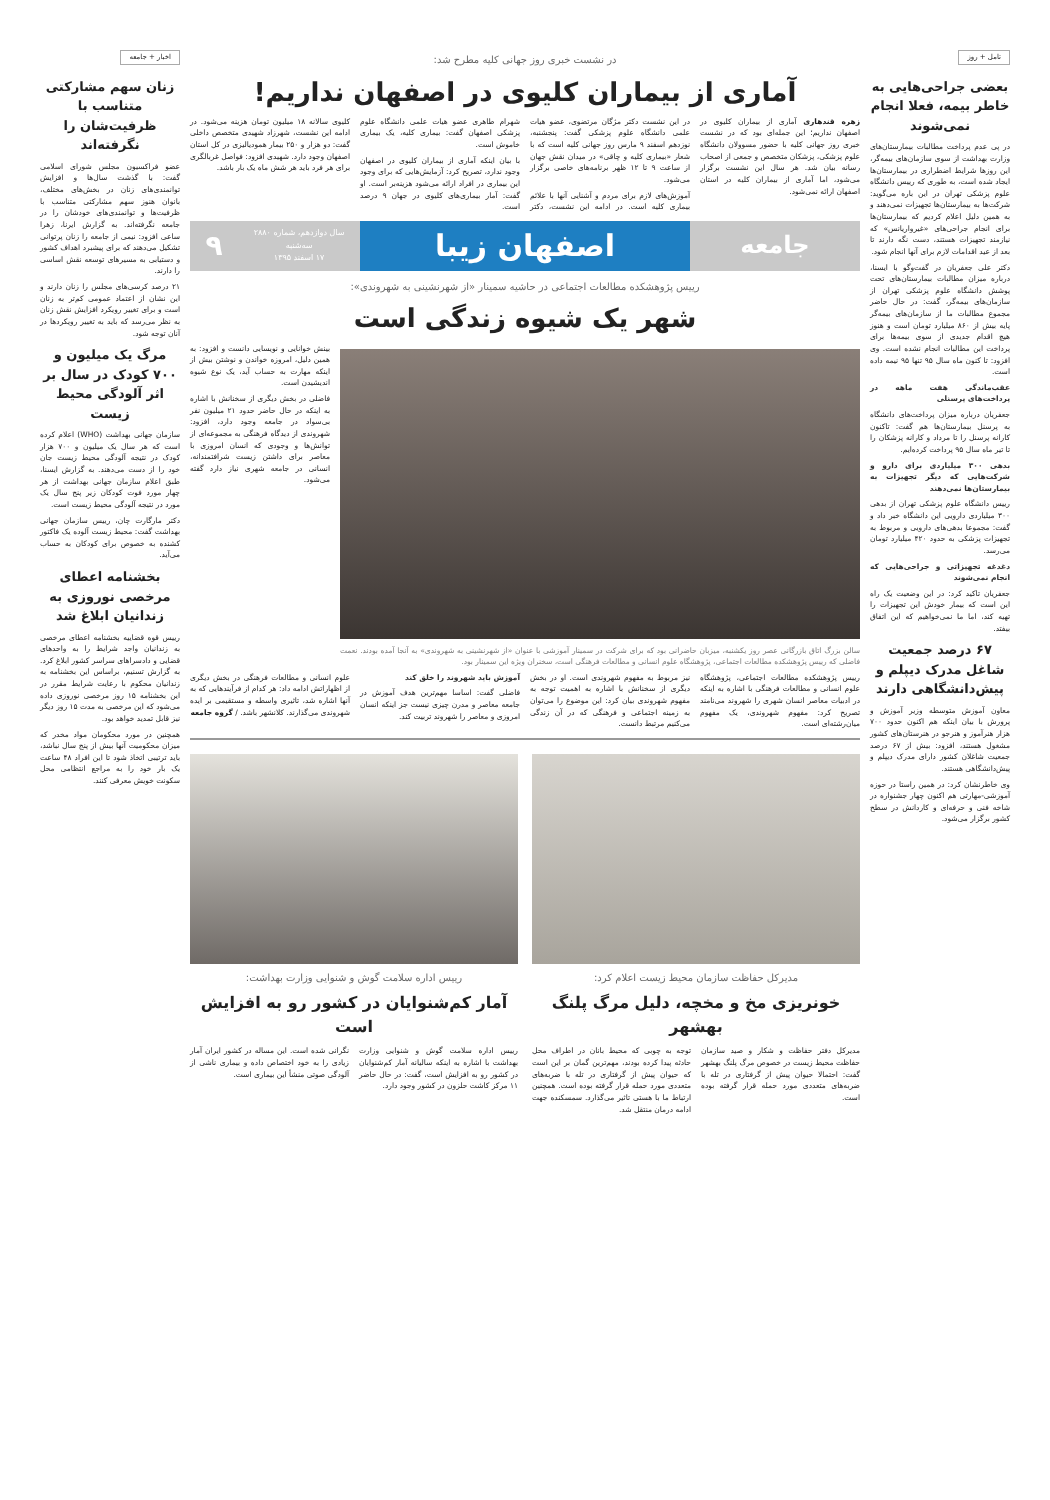تامل + روز
بعضی جراحی‌هایی به خاطر بیمه، فعلا انجام نمی‌شوند
در پی عدم پرداخت مطالبات بیمارستان‌های وزارت بهداشت از سوی سازمان‌های بیمه‌گر، این روزها شرایط اضطراری در بیمارستان‌ها ایجاد شده است، به طوری که رییس دانشگاه علوم پزشکی تهران در این باره می‌گوید: شرکت‌ها به بیمارستان‌ها تجهیزات نمی‌دهند و به همین دلیل اعلام کردیم که بیمارستان‌ها برای انجام جراحی‌های «غیرواریانس» که نیازمند تجهیزات هستند، دست نگه دارند تا بعد از عید اقدامات لازم برای آنها انجام شود.
دکتر علی جعفریان در گفت‌وگو با ایسنا، درباره میزان مطالبات بیمارستان‌های تحت پوشش دانشگاه علوم پزشکی تهران از سازمان‌های بیمه‌گر، گفت: در حال حاضر مجموع مطالبات ما از سازمان‌های بیمه‌گر پایه بیش از ۸۶۰ میلیارد تومان است و هنوز هیچ اقدام جدیدی از سوی بیمه‌ها برای پرداخت این مطالبات انجام نشده است. وی افزود: تا کنون ماه سال ۹۵ تنها ۹۵ نیمه داده است.
عقب‌ماندگی هفت ماهه در پرداخت‌های پرسنلی
جعفریان درباره میزان پرداخت‌های دانشگاه به پرسنل بیمارستان‌ها هم گفت: تاکنون کارانه پرسنل را تا مرداد و کارانه پزشکان را تا تیر ماه سال ۹۵ پرداخت کرده‌ایم.
بدهی ۳۰۰ میلیاردی برای دارو و شرکت‌هایی که دیگر تجهیزات به بیمارستان‌ها نمی‌دهند
رییس دانشگاه علوم پزشکی تهران از بدهی ۳۰۰ میلیاردی دارویی این دانشگاه خبر داد و گفت: مجموعا بدهی‌های دارویی و مربوط به تجهیزات پزشکی به حدود ۴۲۰ میلیارد تومان می‌رسد.
دغدغه تجهیزاتی و جراحی‌هایی که انجام نمی‌شوند
جعفریان تاکید کرد: در این وضعیت یک راه این است که بیمار خودش این تجهیزات را تهیه کند، اما ما نمی‌خواهیم که این اتفاق بیفتد.
۶۷ درصد جمعیت شاغل مدرک دیپلم و پیش‌دانشگاهی دارند
معاون آموزش متوسطه وزیر آموزش و پرورش با بیان اینکه هم اکنون حدود ۷۰۰ هزار هنرآموز و هنرجو در هنرستان‌های کشور مشغول هستند، افزود: بیش از ۶۷ درصد جمعیت شاغلان کشور دارای مدرک دیپلم و پیش‌دانشگاهی هستند.
وی خاطرنشان کرد: در همین راستا در حوزه آموزشی-مهارتی هم اکنون چهار جشنواره در شاخه فنی و حرفه‌ای و کاردانش در سطح کشور برگزار می‌شود.
در نشست خبری روز جهانی کلیه مطرح شد:
آماری از بیماران کلیوی در اصفهان نداریم!
زهره قندهاری آماری از بیماران کلیوی در اصفهان نداریم؛ این جمله‌ای بود که در نشست خبری روز جهانی کلیه با حضور مسوولان دانشگاه علوم پزشکی، پزشکان متخصص و جمعی از اصحاب رسانه بیان شد. هر سال این نشست برگزار می‌شود، اما آماری از بیماران کلیه در استان اصفهان ارائه نمی‌شود.
در این نشست دکتر مژگان مرتضوی، عضو هیات علمی دانشگاه علوم پزشکی گفت: پنجشنبه، نوزدهم اسفند ۹ مارس روز جهانی کلیه است که با شعار «بیماری کلیه و چاقی» در میدان نقش جهان از ساعت ۹ تا ۱۲ ظهر برنامه‌های خاصی برگزار می‌شود.
آموزش‌های لازم برای مردم و آشنایی آنها با علائم بیماری کلیه است. در ادامه این نشست، دکتر شهرام طاهری عضو هیات علمی دانشگاه علوم پزشکی اصفهان گفت: بیماری کلیه، یک بیماری خاموش است.
با بیان اینکه آماری از بیماران کلیوی در اصفهان وجود ندارد، تصریح کرد: آزمایش‌هایی که برای وجود این بیماری در افراد ارائه می‌شود هزینه‌بر است. او گفت: آمار بیماری‌های کلیوی در جهان ۹ درصد است.
کلیوی سالانه ۱۸ میلیون تومان هزینه می‌شود. در ادامه این نشست، شهرزاد شهیدی متخصص داخلی گفت: دو هزار و ۲۵۰ بیمار همودیالیزی در کل استان اصفهان وجود دارد. شهیدی افزود: فواصل غربالگری برای هر فرد باید هر شش ماه یک بار باشد.
جامعه
اصفهان زیبا
سال دوازدهم، شماره ۲۸۸۰
سه‌شنبه
۱۷ اسفند ۱۳۹۵ ۹
رییس پژوهشکده مطالعات اجتماعی در حاشیه سمینار «از شهرنشینی به شهروندی»:
شهر یک شیوه زندگی است
سالن بزرگ اتاق بازرگانی عصر روز یکشنبه، میزبان حاضرانی بود که برای شرکت در سمینار آموزشی با عنوان «از شهرنشینی به شهروندی» به آنجا آمده بودند. نعمت فاضلی که رییس پژوهشکده مطالعات اجتماعی، پژوهشگاه علوم انسانی و مطالعات فرهنگی است، سخنران ویژه این سمینار بود.
بینش خوانایی و نویسایی دانست و افزود: به همین دلیل، امروزه خواندن و نوشتن بیش از اینکه مهارت به حساب آید، یک نوع شیوه اندیشیدن است.
فاضلی در بخش دیگری از سخنانش با اشاره به اینکه در حال حاضر حدود ۲۱ میلیون نفر بی‌سواد در جامعه وجود دارد، افزود: شهروندی از دیدگاه فرهنگی به مجموعه‌ای از توانش‌ها و وجودی که انسان امروزی با معاصر برای داشتن زیست شرافتمندانه، انسانی در جامعه شهری نیاز دارد گفته می‌شود.
رییس پژوهشکده مطالعات اجتماعی، پژوهشگاه علوم انسانی و مطالعات فرهنگی با اشاره به اینکه در ادبیات معاصر انسان شهری را شهروند می‌نامند تصریح کرد: مفهوم شهروندی، یک مفهوم میان‌رشته‌ای است.
نیز مربوط به مفهوم شهروندی است. او در بخش دیگری از سخنانش با اشاره به اهمیت توجه به مفهوم شهروندی بیان کرد: این موضوع را می‌توان به زمینه اجتماعی و فرهنگی که در آن زندگی می‌کنیم مرتبط دانست.
آموزش باید شهروند را خلق کند
فاضلی گفت: اساسا مهم‌ترین هدف آموزش در جامعه معاصر و مدرن چیزی نیست جز اینکه انسان امروزی و معاصر را شهروند تربیت کند.
علوم انسانی و مطالعات فرهنگی در بخش دیگری از اظهاراتش ادامه داد: هر کدام از فرآیندهایی که به آنها اشاره شد، تاثیری واسطه و مستقیمی بر ایده شهروندی می‌گذارند. کلانشهر باشد. / گروه جامعه
مدیرکل حفاظت سازمان محیط زیست اعلام کرد:
خونریزی مخ و مخچه، دلیل مرگ پلنگ بهشهر
مدیرکل دفتر حفاظت و شکار و صید سازمان حفاظت محیط زیست در خصوص مرگ پلنگ بهشهر گفت: احتمالا حیوان پیش از گرفتاری در تله با ضربه‌های متعددی مورد حمله قرار گرفته بوده است.
توجه به چوبی که محیط بانان در اطراف محل حادثه پیدا کرده بودند، مهم‌ترین گمان بر این است که حیوان پیش از گرفتاری در تله با ضربه‌های متعددی مورد حمله قرار گرفته بوده است. همچنین ارتباط ما با هستی تاثیر می‌گذارد. سمسکنده جهت ادامه درمان منتقل شد.
رییس اداره سلامت گوش و شنوایی وزارت بهداشت:
آمار کم‌شنوایان در کشور رو به افزایش است
رییس اداره سلامت گوش و شنوایی وزارت بهداشت با اشاره به اینکه سالیانه آمار کم‌شنوایان در کشور رو به افزایش است، گفت: در حال حاضر ۱۱ مرکز کاشت حلزون در کشور وجود دارد.
نگرانی شده است. این مساله در کشور ایران آمار زیادی را به خود اختصاص داده و بیماری ناشی از آلودگی صوتی منشأ این بیماری است.
اخبار + جامعه
زنان سهم مشارکتی متناسب با ظرفیت‌شان را نگرفته‌اند
عضو فراکسیون مجلس شورای اسلامی گفت: با گذشت سال‌ها و افزایش توانمندی‌های زنان در بخش‌های مختلف، بانوان هنوز سهم مشارکتی متناسب با ظرفیت‌ها و توانمندی‌های خودشان را در جامعه نگرفته‌اند. به گزارش ایرنا، زهرا ساعی افزود: نیمی از جامعه را زنان پرتوانی تشکیل می‌دهند که برای پیشبرد اهداف کشور و دستیابی به مسیرهای توسعه نقش اساسی را دارند.
۲۱ درصد کرسی‌های مجلس را زنان دارند و این نشان از اعتماد عمومی کم‌تر به زنان است و برای تغییر رویکرد افزایش نقش زنان به نظر می‌رسد که باید به تغییر رویکردها در آنان توجه شود.
مرگ یک میلیون و ۷۰۰ کودک در سال بر اثر آلودگی محیط زیست
سازمان جهانی بهداشت (WHO) اعلام کرده است که هر سال یک میلیون و ۷۰۰ هزار کودک در نتیجه آلودگی محیط زیست جان خود را از دست می‌دهند. به گزارش ایسنا، طبق اعلام سازمان جهانی بهداشت از هر چهار مورد فوت کودکان زیر پنج سال یک مورد در نتیجه آلودگی محیط زیست است.
دکتر مارگارت چان، رییس سازمان جهانی بهداشت گفت: محیط زیست آلوده یک فاکتور کشنده به خصوص برای کودکان به حساب می‌آید.
بخشنامه اعطای مرخصی نوروزی به زندانیان ابلاغ شد
رییس قوه قضاییه بخشنامه اعطای مرخصی به زندانیان واجد شرایط را به واحدهای قضایی و دادسراهای سراسر کشور ابلاغ کرد. به گزارش تسنیم، براساس این بخشنامه به زندانیان محکوم با رعایت شرایط مقرر در این بخشنامه ۱۵ روز مرخصی نوروزی داده می‌شود که این مرخصی به مدت ۱۵ روز دیگر نیز قابل تمدید خواهد بود.
همچنین در مورد محکومان مواد مخدر که میزان محکومیت آنها بیش از پنج سال نباشد، باید ترتیبی اتخاذ شود تا این افراد ۴۸ ساعت یک بار خود را به مراجع انتظامی محل سکونت خویش معرفی کنند.